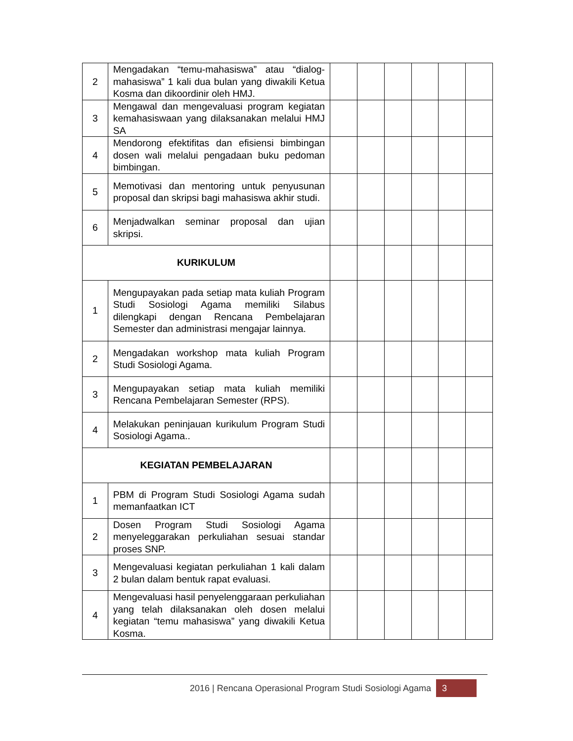| 2 | Mengadakan “temu-mahasiswa” atau “dialog-mahasiswa” 1 kali dua bulan yang diwakili Ketua Kosma dan dikoordinir oleh HMJ. | | | | | | |
| 3 | Mengawal dan mengevaluasi program kegiatan kemahasiswaan yang dilaksanakan melalui HMJ SA | | | | | | |
| 4 | Mendorong efektifitas dan efisiensi bimbingan dosen wali melalui pengadaan buku pedoman bimbingan. | | | | | | |
| 5 | Memotivasi dan mentoring untuk penyusunan proposal dan skripsi bagi mahasiswa akhir studi. | | | | | | |
| 6 | Menjadwalkan seminar proposal dan ujian skripsi. | | | | | | |
| KURIKULUM | | | | | | | |
| 1 | Mengupayakan pada setiap mata kuliah Program Studi Sosiologi Agama memiliki Silabus dilengkapi dengan Rencana Pembelajaran Semester dan administrasi mengajar lainnya. | | | | | | |
| 2 | Mengadakan workshop mata kuliah Program Studi Sosiologi Agama. | | | | | | |
| 3 | Mengupayakan setiap mata kuliah memiliki Rencana Pembelajaran Semester (RPS). | | | | | | |
| 4 | Melakukan peninjauan kurikulum Program Studi Sosiologi Agama.. | | | | | | |
| KEGIATAN PEMBELAJARAN | | | | | | | |
| 1 | PBM di Program Studi Sosiologi Agama sudah memanfaatkan ICT | | | | | | |
| 2 | Dosen Program Studi Sosiologi Agama menyeleggarakan perkuliahan sesuai standar proses SNP. | | | | | | |
| 3 | Mengevaluasi kegiatan perkuliahan 1 kali dalam 2 bulan dalam bentuk rapat evaluasi. | | | | | | |
| 4 | Mengevaluasi hasil penyelenggaraan perkuliahan yang telah dilaksanakan oleh dosen melalui kegiatan “temu mahasiswa” yang diwakili Ketua Kosma. | | | | | | |
2016 | Rencana Operasional Program Studi Sosiologi Agama 3